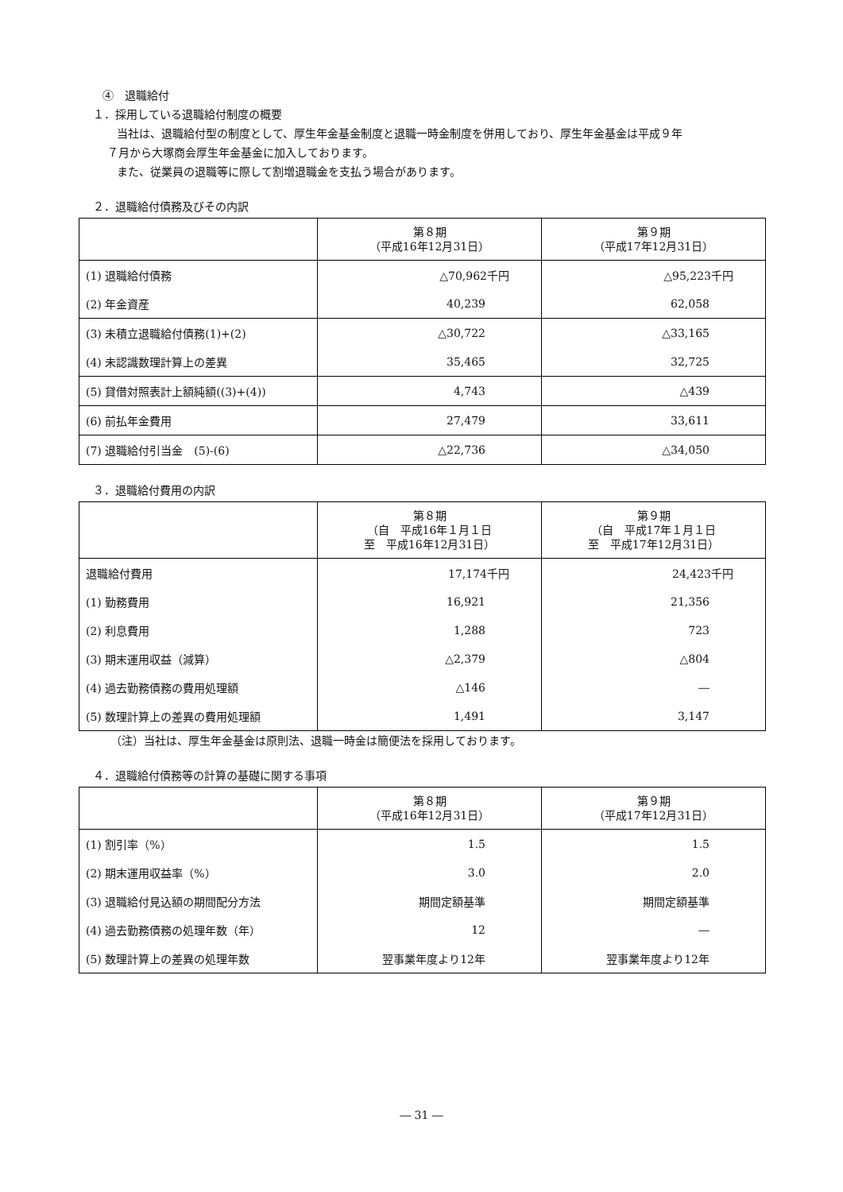④　退職給付
１．採用している退職給付制度の概要
当社は、退職給付型の制度として、厚生年金基金制度と退職一時金制度を併用しており、厚生年金基金は平成９年
７月から大塚商会厚生年金基金に加入しております。
また、従業員の退職等に際して割増退職金を支払う場合があります。
２．退職給付債務及びその内訳
| | 第８期 （平成16年12月31日） | 第９期 （平成17年12月31日） |
| --- | --- | --- |
| (1) 退職給付債務 | △70,962千円 | △95,223千円 |
| (2) 年金資産 | 40,239 | 62,058 |
| (3) 未積立退職給付債務(1)+(2) | △30,722 | △33,165 |
| (4) 未認識数理計算上の差異 | 35,465 | 32,725 |
| (5) 貸借対照表計上額純額((3)+(4)) | 4,743 | △439 |
| (6) 前払年金費用 | 27,479 | 33,611 |
| (7) 退職給付引当金 (5)-(6) | △22,736 | △34,050 |
３．退職給付費用の内訳
| | 第８期 （自 平成16年１月１日 至 平成16年12月31日） | 第９期 （自 平成17年１月１日 至 平成17年12月31日） |
| --- | --- | --- |
| 退職給付費用 | 17,174千円 | 24,423千円 |
| (1) 勤務費用 | 16,921 | 21,356 |
| (2) 利息費用 | 1,288 | 723 |
| (3) 期末運用収益（減算） | △2,379 | △804 |
| (4) 過去勤務債務の費用処理額 | △146 | ― |
| (5) 数理計算上の差異の費用処理額 | 1,491 | 3,147 |
（注）当社は、厚生年金基金は原則法、退職一時金は簡便法を採用しております。
４．退職給付債務等の計算の基礎に関する事項
| | 第８期 （平成16年12月31日） | 第９期 （平成17年12月31日） |
| --- | --- | --- |
| (1) 割引率（%） | 1.5 | 1.5 |
| (2) 期末運用収益率（%） | 3.0 | 2.0 |
| (3) 退職給付見込額の期間配分方法 | 期間定額基準 | 期間定額基準 |
| (4) 過去勤務債務の処理年数（年） | 12 | ― |
| (5) 数理計算上の差異の処理年数 | 翌事業年度より12年 | 翌事業年度より12年 |
― 31 ―